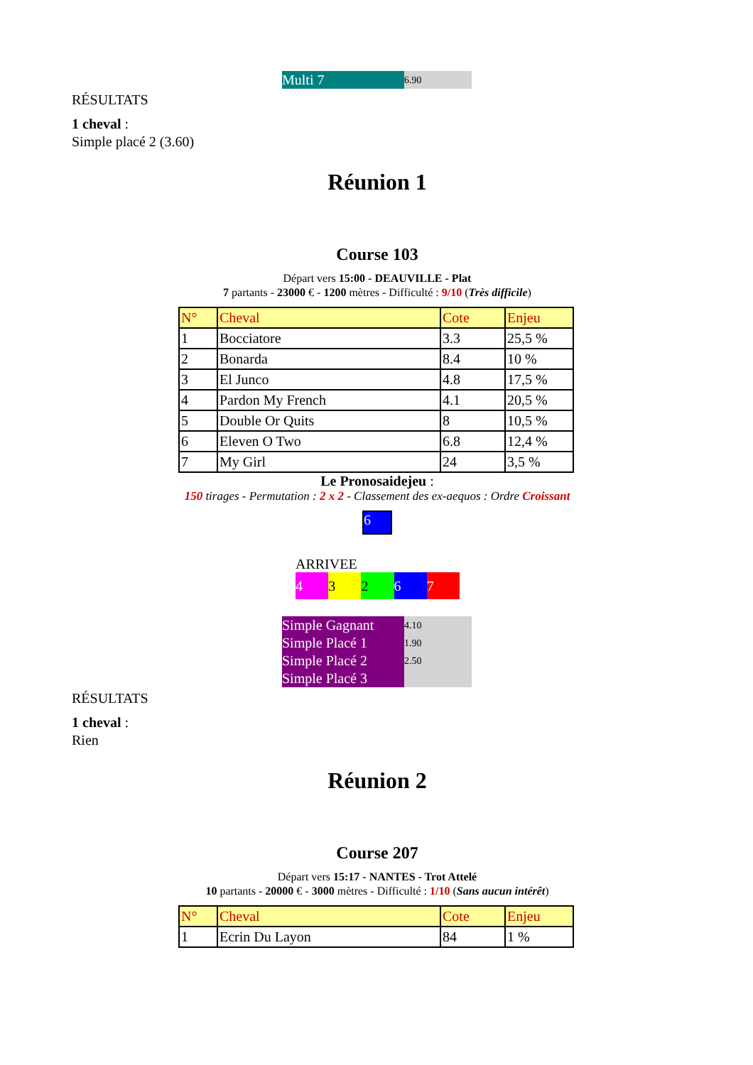Multi 7
6.90
RÉSULTATS
1 cheval :
Simple placé 2 (3.60)
Réunion 1
Course 103
Départ vers 15:00 - DEAUVILLE - Plat
7 partants - 23000 € - 1200 mètres - Difficulté : 9/10 (Très difficile)
| N° | Cheval | Cote | Enjeu |
| --- | --- | --- | --- |
| 1 | Bocciatore | 3.3 | 25,5 % |
| 2 | Bonarda | 8.4 | 10 % |
| 3 | El Junco | 4.8 | 17,5 % |
| 4 | Pardon My French | 4.1 | 20,5 % |
| 5 | Double Or Quits | 8 | 10,5 % |
| 6 | Eleven O Two | 6.8 | 12,4 % |
| 7 | My Girl | 24 | 3,5 % |
Le Pronosaidejeu :
150 tirages - Permutation : 2 x 2 - Classement des ex-aequos : Ordre Croissant
6
ARRIVEE
4 3 2 6 7
Simple Gagnant
Simple Placé 1
Simple Placé 2
Simple Placé 3
4.10
1.90
2.50
RÉSULTATS
1 cheval :
Rien
Réunion 2
Course 207
Départ vers 15:17 - NANTES - Trot Attelé
10 partants - 20000 € - 3000 mètres - Difficulté : 1/10 (Sans aucun intérêt)
| N° | Cheval | Cote | Enjeu |
| --- | --- | --- | --- |
| 1 | Ecrin Du Layon | 84 | 1 % |